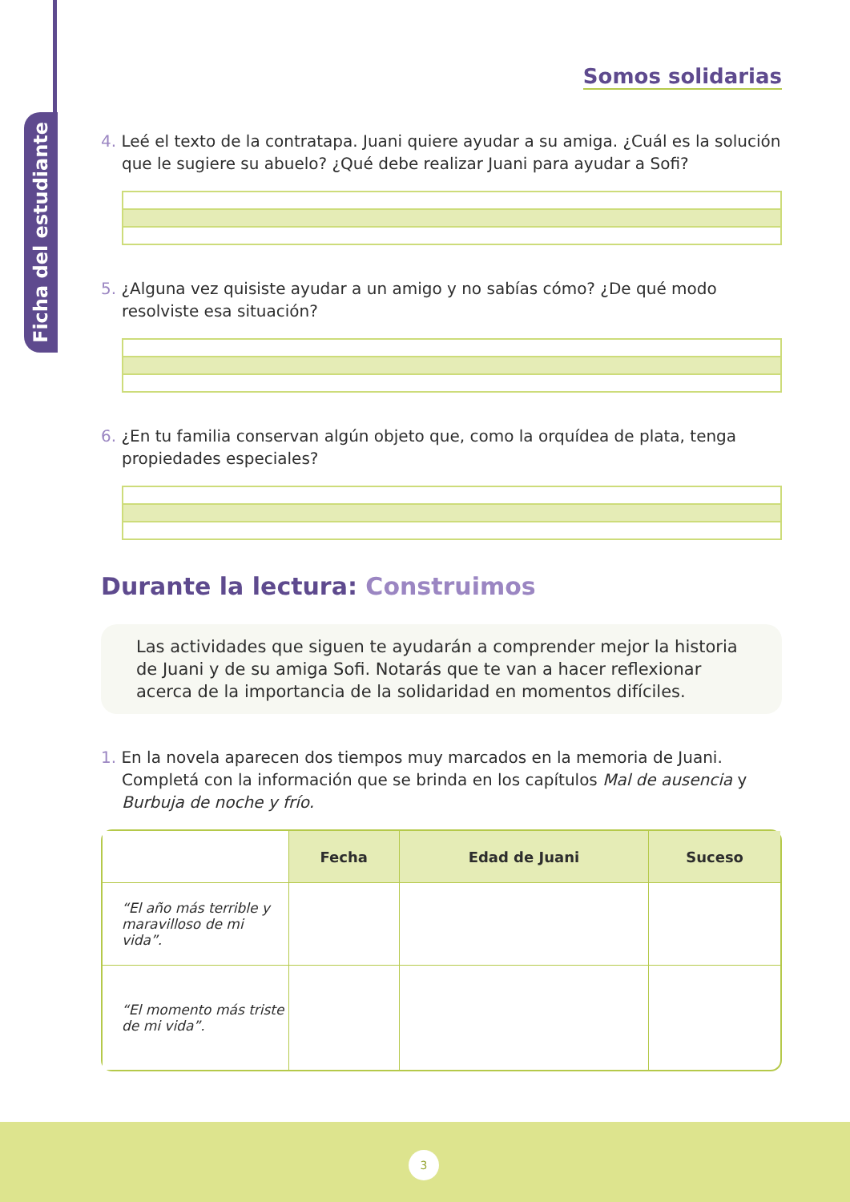Ficha del estudiante
Somos solidarias
4. Leé el texto de la contratapa. Juani quiere ayudar a su amiga. ¿Cuál es la solución que le sugiere su abuelo? ¿Qué debe realizar Juani para ayudar a Sofi?
5. ¿Alguna vez quisiste ayudar a un amigo y no sabías cómo? ¿De qué modo resolviste esa situación?
6. ¿En tu familia conservan algún objeto que, como la orquídea de plata, tenga propiedades especiales?
Durante la lectura: Construimos
Las actividades que siguen te ayudarán a comprender mejor la historia de Juani y de su amiga Sofi. Notarás que te van a hacer reflexionar acerca de la importancia de la solidaridad en momentos difíciles.
1. En la novela aparecen dos tiempos muy marcados en la memoria de Juani. Completá con la información que se brinda en los capítulos Mal de ausencia y Burbuja de noche y frío.
| | Fecha | Edad de Juani | Suceso |
| --- | --- | --- | --- |
| “El año más terrible y maravilloso de mi vida”. | | | |
| “El momento más triste de mi vida”. | | | |
3